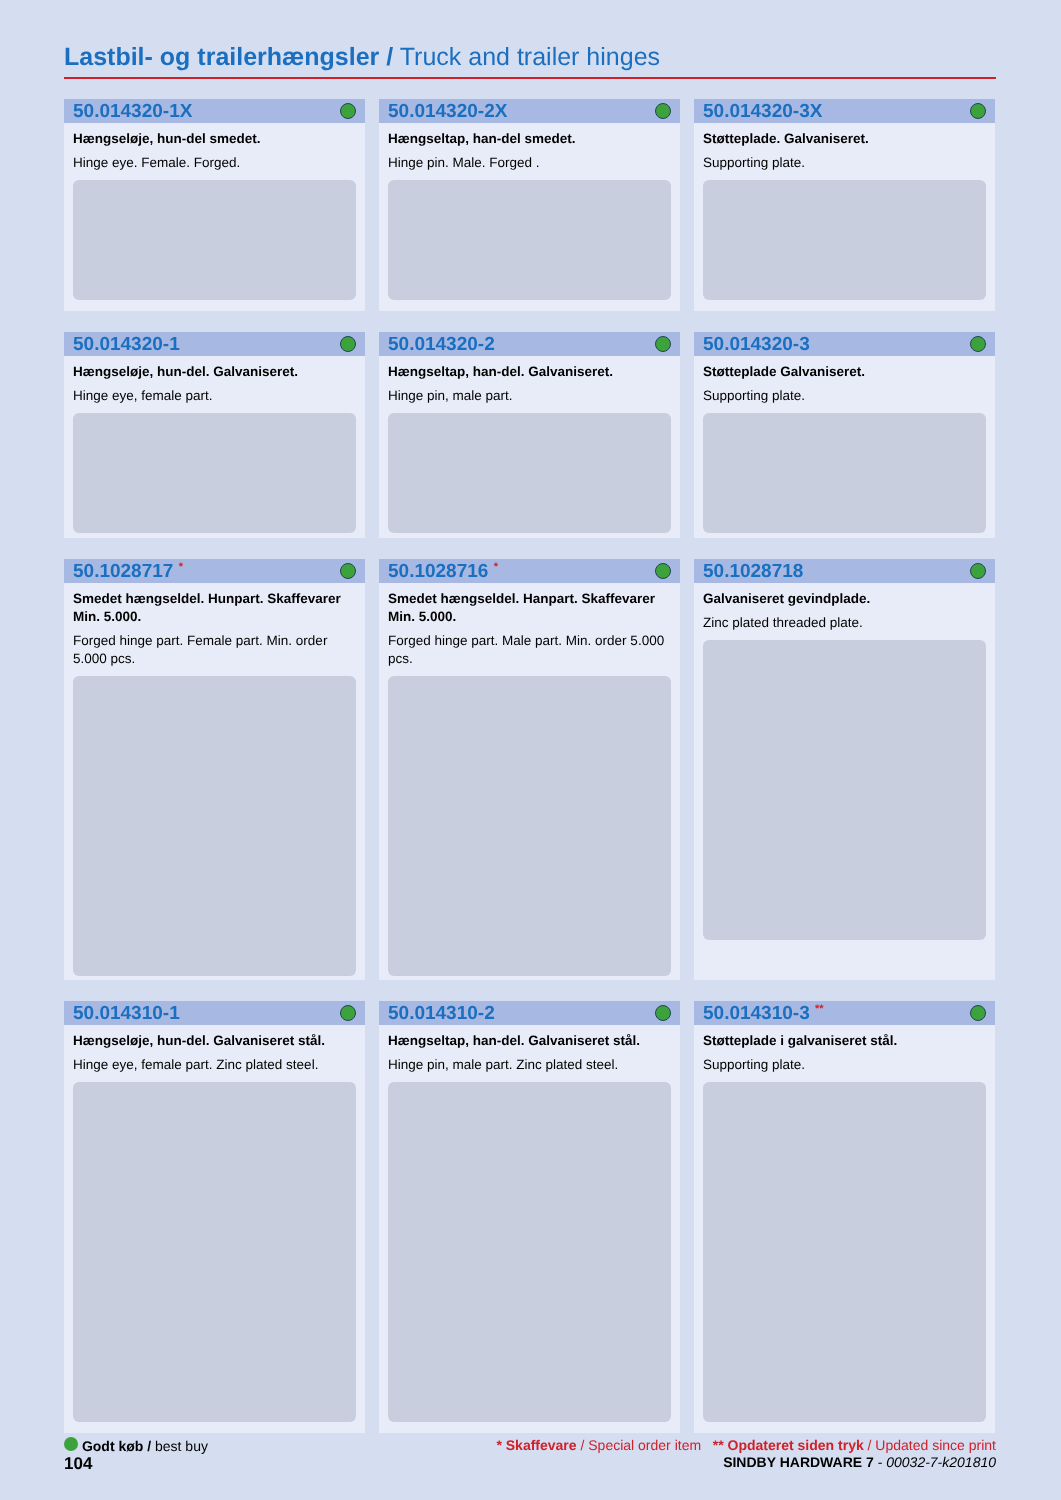Lastbil- og trailerhængsler / Truck and trailer hinges
50.014320-1X
Hængseløje, hun-del smedet.
Hinge eye. Female. Forged.
50.014320-2X
Hængseltap, han-del smedet.
Hinge pin. Male. Forged .
50.014320-3X
Støtteplade. Galvaniseret.
Supporting plate.
50.014320-1
Hængseløje, hun-del. Galvaniseret.
Hinge eye, female part.
50.014320-2
Hængseltap, han-del. Galvaniseret.
Hinge pin, male part.
50.014320-3
Støtteplade Galvaniseret.
Supporting plate.
50.1028717 <sup>*</sup>
Smedet hængseldel. Hunpart. Skaffevarer Min. 5.000.
Forged hinge part. Female part. Min. order 5.000 pcs.
50.1028716 <sup>*</sup>
Smedet hængseldel. Hanpart. Skaffevarer Min. 5.000.
Forged hinge part. Male part. Min. order 5.000 pcs.
50.1028718
Galvaniseret gevindplade.
Zinc plated threaded plate.
50.014310-1
Hængseløje, hun-del. Galvaniseret stål.
Hinge eye, female part. Zinc plated steel.
50.014310-2
Hængseltap, han-del. Galvaniseret stål.
Hinge pin, male part. Zinc plated steel.
50.014310-3 <sup>**</sup>
Støtteplade i galvaniseret stål.
Supporting plate.
Godt køb / best buy * Skaffevare / Special order item ** Opdateret siden tryk / Updated since print
104 SINDBY HARDWARE 7 - 00032-7-k201810